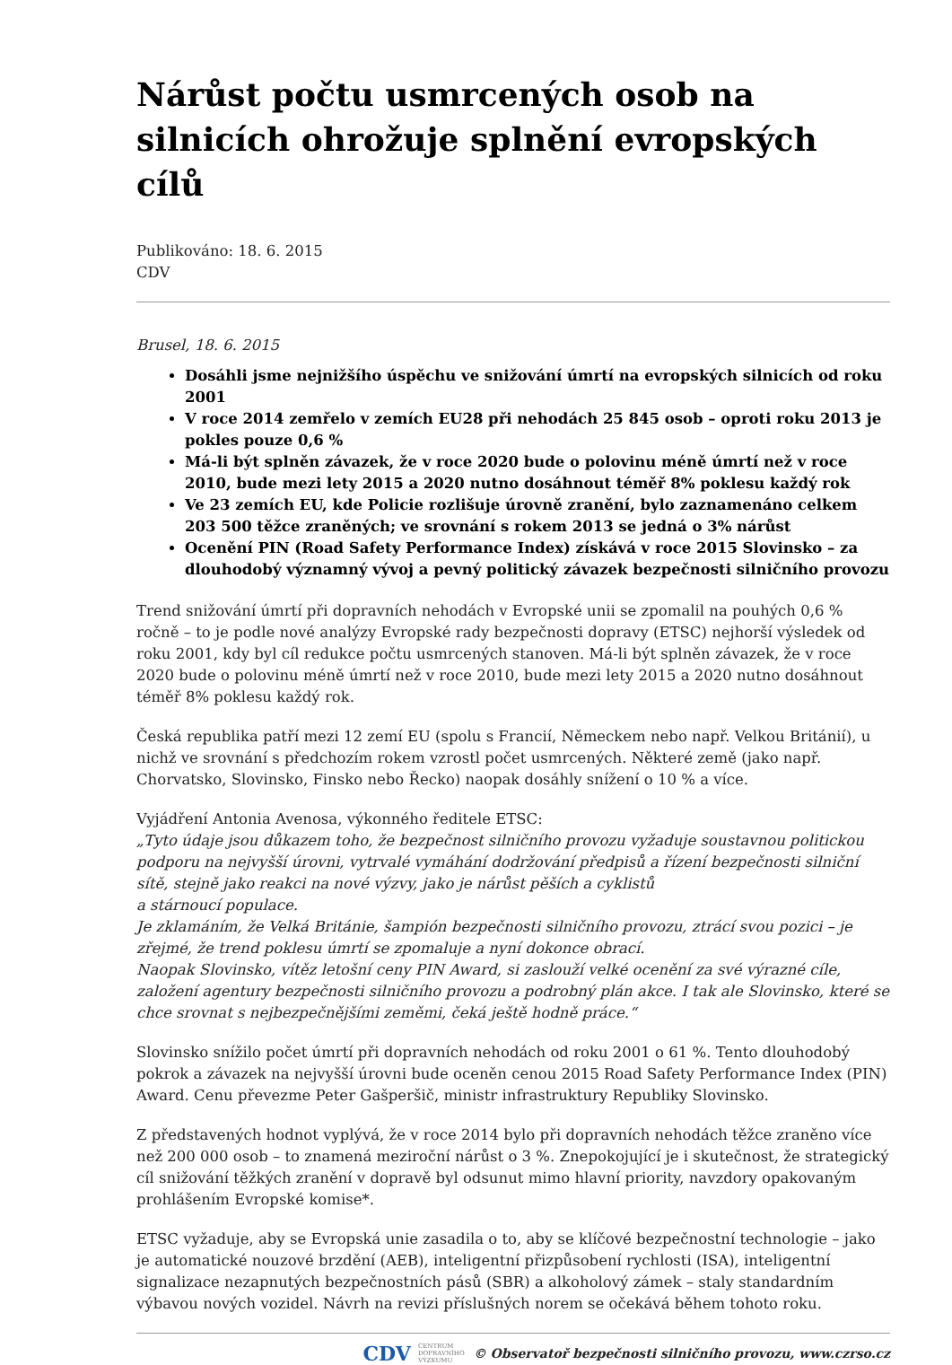Nárůst počtu usmrcených osob na silnicích ohrožuje splnění evropských cílů
Publikováno: 18. 6. 2015
CDV
Brusel, 18. 6. 2015
Dosáhli jsme nejnižšího úspěchu ve snižování úmrtí na evropských silnicích od roku 2001
V roce 2014 zemřelo v zemích EU28 při nehodách 25 845 osob – oproti roku 2013 je pokles pouze 0,6 %
Má-li být splněn závazek, že v roce 2020 bude o polovinu méně úmrtí než v roce 2010, bude mezi lety 2015 a 2020 nutno dosáhnout téměř 8% poklesu každý rok
Ve 23 zemích EU, kde Policie rozlišuje úrovně zranění, bylo zaznamenáno celkem 203 500 těžce zraněných; ve srovnání s rokem 2013 se jedná o 3% nárůst
Ocenění PIN (Road Safety Performance Index) získává v roce 2015 Slovinsko – za dlouhodobý významný vývoj a pevný politický závazek bezpečnosti silničního provozu
Trend snižování úmrtí při dopravních nehodách v Evropské unii se zpomalil na pouhých 0,6 % ročně – to je podle nové analýzy Evropské rady bezpečnosti dopravy (ETSC) nejhorší výsledek od roku 2001, kdy byl cíl redukce počtu usmrcených stanoven. Má-li být splněn závazek, že v roce 2020 bude o polovinu méně úmrtí než v roce 2010, bude mezi lety 2015 a 2020 nutno dosáhnout téměř 8% poklesu každý rok.
Česká republika patří mezi 12 zemí EU (spolu s Francií, Německem nebo např. Velkou Británií), u nichž ve srovnání s předchozím rokem vzrostl počet usmrcených. Některé země (jako např. Chorvatsko, Slovinsko, Finsko nebo Řecko) naopak dosáhly snížení o 10 % a více.
Vyjádření Antonia Avenosa, výkonného ředitele ETSC:
„Tyto údaje jsou důkazem toho, že bezpečnost silničního provozu vyžaduje soustavnou politickou podporu na nejvyšší úrovni, vytrvalé vymáhání dodržování předpisů a řízení bezpečnosti silniční sítě, stejně jako reakci na nové výzvy, jako je nárůst pěších a cyklistů
a stárnoucí populace.
Je zklamáním, že Velká Británie, šampión bezpečnosti silničního provozu, ztrácí svou pozici – je zřejmé, že trend poklesu úmrtí se zpomaluje a nyní dokonce obrací.
Naopak Slovinsko, vítěz letošní ceny PIN Award, si zaslouží velké ocenění za své výrazné cíle, založení agentury bezpečnosti silničního provozu a podrobný plán akce. I tak ale Slovinsko, které se chce srovnat s nejbezpečnějšími zeměmi, čeká ještě hodně práce.“
Slovinsko snížilo počet úmrtí při dopravních nehodách od roku 2001 o 61 %. Tento dlouhodobý pokrok a závazek na nejvyšší úrovni bude oceněn cenou 2015 Road Safety Performance Index (PIN) Award. Cenu převezme Peter Gašperšič, ministr infrastruktury Republiky Slovinsko.
Z představených hodnot vyplývá, že v roce 2014 bylo při dopravních nehodách těžce zraněno více než 200 000 osob – to znamená meziroční nárůst o 3 %. Znepokojující je i skutečnost, že strategický cíl snižování těžkých zranění v dopravě byl odsunut mimo hlavní priority, navzdory opakovaným prohlášením Evropské komise*.
ETSC vyžaduje, aby se Evropská unie zasadila o to, aby se klíčové bezpečnostní technologie – jako je automatické nouzové brzdění (AEB), inteligentní přizpůsobení rychlosti (ISA), inteligentní signalizace nezapnutých bezpečnostních pásů (SBR) a alkoholový zámek – staly standardním výbavou nových vozidel. Návrh na revizi příslušných norem se očekává během tohoto roku.
CDV CENTRUM
DOPRAVNÍHO
VÝZKUMU © Observatoř bezpečnosti silničního provozu, www.czrso.cz